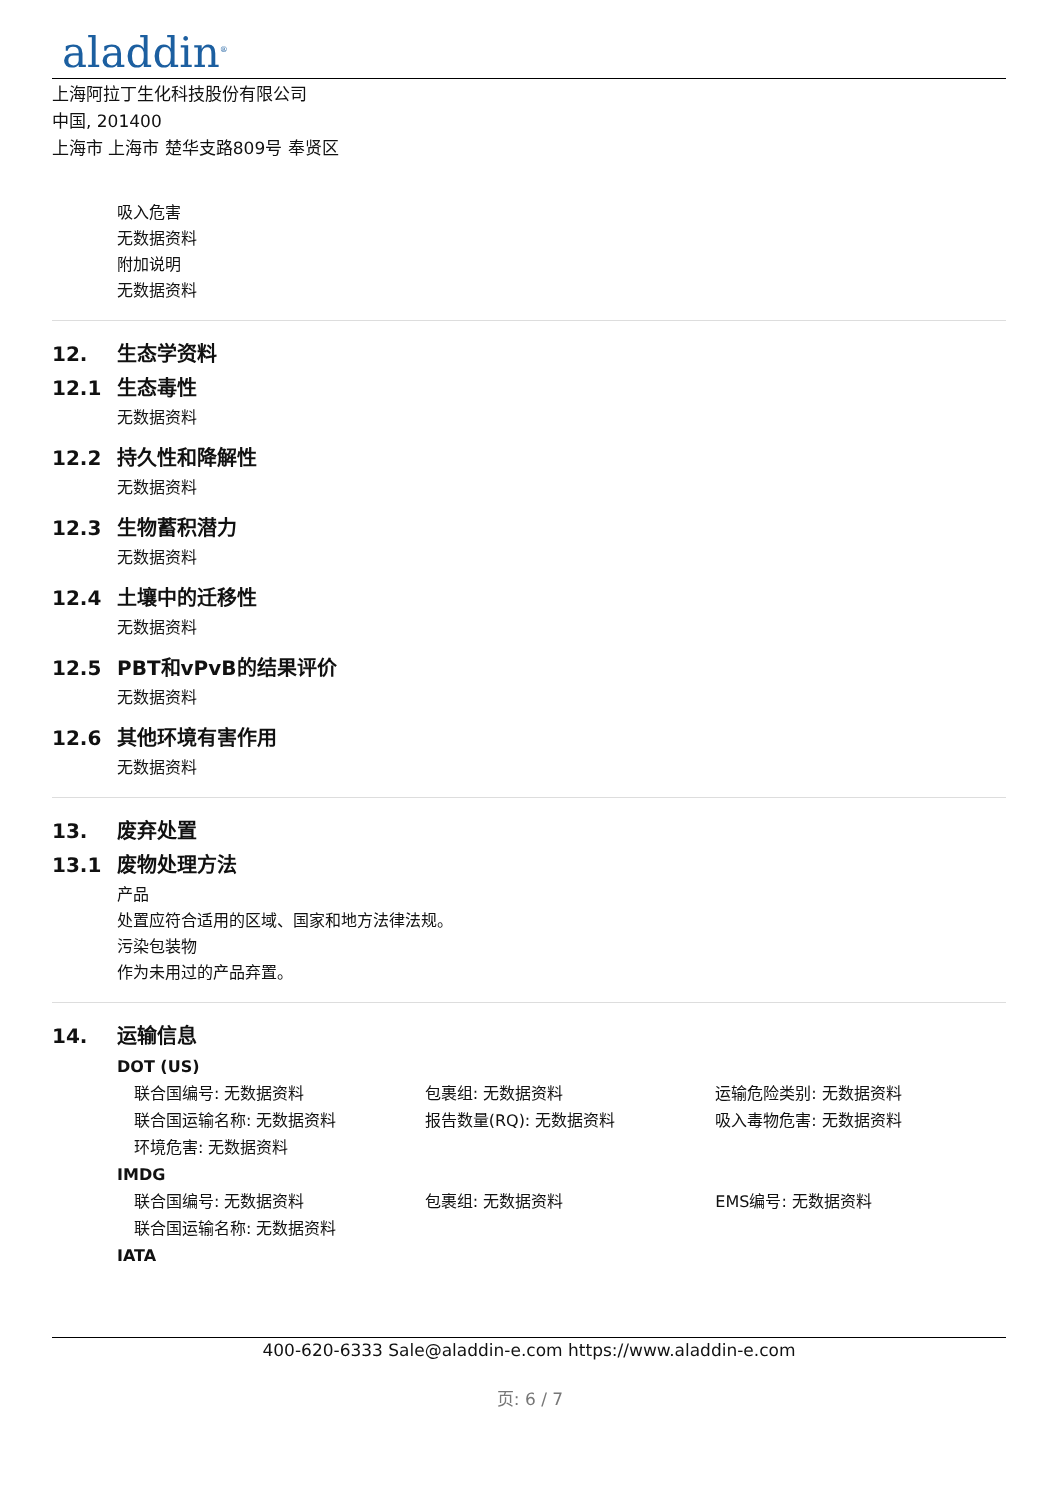aladdin<sup>®</sup>
上海阿拉丁生化科技股份有限公司
中国, 201400
上海市 上海市 楚华支路809号 奉贤区
吸入危害
无数据资料
附加说明
无数据资料
12. 生态学资料
12.1 生态毒性
无数据资料
12.2 持久性和降解性
无数据资料
12.3 生物蓄积潜力
无数据资料
12.4 土壤中的迁移性
无数据资料
12.5 PBT和vPvB的结果评价
无数据资料
12.6 其他环境有害作用
无数据资料
13. 废弃处置
13.1 废物处理方法
产品
处置应符合适用的区域、国家和地方法律法规。
污染包装物
作为未用过的产品弃置。
14. 运输信息
DOT (US)
联合国编号: 无数据资料 包裹组: 无数据资料 运输危险类别: 无数据资料
联合国运输名称: 无数据资料 报告数量(RQ): 无数据资料 吸入毒物危害: 无数据资料
环境危害: 无数据资料
IMDG
联合国编号: 无数据资料 包裹组: 无数据资料 EMS编号: 无数据资料
联合国运输名称: 无数据资料
IATA
400-620-6333 Sale@aladdin-e.com https://www.aladdin-e.com
页: 6 / 7